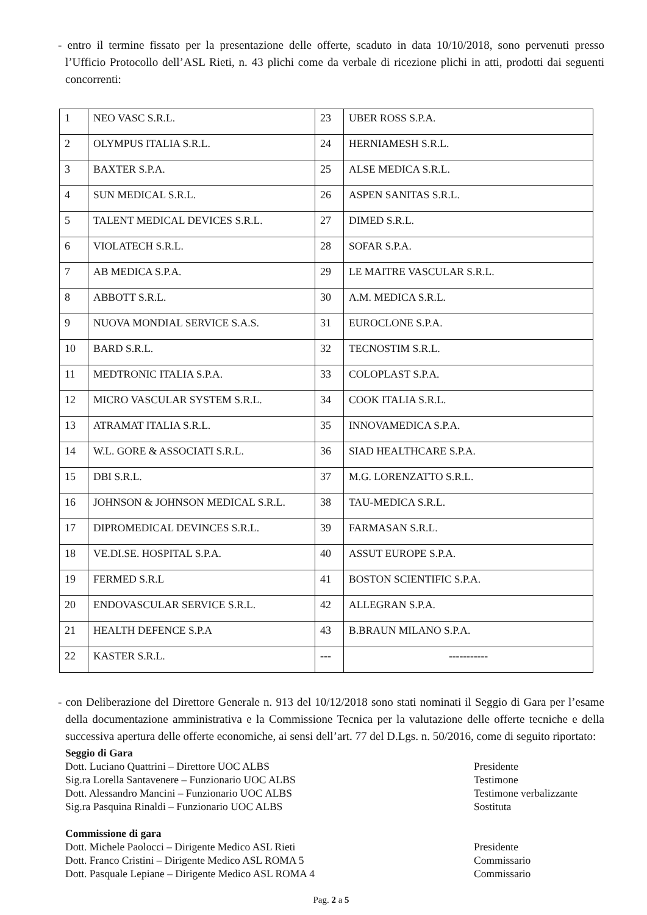- entro il termine fissato per la presentazione delle offerte, scaduto in data 10/10/2018, sono pervenuti presso l’Ufficio Protocollo dell’ASL Rieti, n. 43 plichi come da verbale di ricezione plichi in atti, prodotti dai seguenti concorrenti:
| 1 | NEO VASC S.R.L. | 23 | UBER ROSS S.P.A. |
| 2 | OLYMPUS ITALIA S.R.L. | 24 | HERNIAMESH S.R.L. |
| 3 | BAXTER S.P.A. | 25 | ALSE MEDICA S.R.L. |
| 4 | SUN MEDICAL S.R.L. | 26 | ASPEN SANITAS S.R.L. |
| 5 | TALENT MEDICAL DEVICES S.R.L. | 27 | DIMED S.R.L. |
| 6 | VIOLATECH S.R.L. | 28 | SOFAR S.P.A. |
| 7 | AB MEDICA S.P.A. | 29 | LE MAITRE VASCULAR S.R.L. |
| 8 | ABBOTT S.R.L. | 30 | A.M. MEDICA S.R.L. |
| 9 | NUOVA MONDIAL SERVICE S.A.S. | 31 | EUROCLONE S.P.A. |
| 10 | BARD S.R.L. | 32 | TECNOSTIM S.R.L. |
| 11 | MEDTRONIC ITALIA S.P.A. | 33 | COLOPLAST S.P.A. |
| 12 | MICRO VASCULAR SYSTEM S.R.L. | 34 | COOK ITALIA S.R.L. |
| 13 | ATRAMAT ITALIA S.R.L. | 35 | INNOVAMEDICA S.P.A. |
| 14 | W.L. GORE & ASSOCIATI S.R.L. | 36 | SIAD HEALTHCARE S.P.A. |
| 15 | DBI S.R.L. | 37 | M.G. LORENZATTO S.R.L. |
| 16 | JOHNSON & JOHNSON MEDICAL S.R.L. | 38 | TAU-MEDICA S.R.L. |
| 17 | DIPROMEDICAL DEVINCES S.R.L. | 39 | FARMASAN S.R.L. |
| 18 | VE.DI.SE. HOSPITAL S.P.A. | 40 | ASSUT EUROPE S.P.A. |
| 19 | FERMED S.R.L | 41 | BOSTON SCIENTIFIC S.P.A. |
| 20 | ENDOVASCULAR SERVICE S.R.L. | 42 | ALLEGRAN S.P.A. |
| 21 | HEALTH DEFENCE S.P.A | 43 | B.BRAUN MILANO S.P.A. |
| 22 | KASTER S.R.L. | --- | ----------- |
- con Deliberazione del Direttore Generale n. 913 del 10/12/2018 sono stati nominati il Seggio di Gara per l’esame della documentazione amministrativa e la Commissione Tecnica per la valutazione delle offerte tecniche e della successiva apertura delle offerte economiche, ai sensi dell’art. 77 del D.Lgs. n. 50/2016, come di seguito riportato:
Seggio di Gara
Dott. Luciano Quattrini – Direttore UOC ALBS Presidente
Sig.ra Lorella Santavenere – Funzionario UOC ALBS Testimone
Dott. Alessandro Mancini – Funzionario UOC ALBS Testimone verbalizzante
Sig.ra Pasquina Rinaldi – Funzionario UOC ALBS Sostituta
Commissione di gara
Dott. Michele Paolocci – Dirigente Medico ASL Rieti Presidente
Dott. Franco Cristini – Dirigente Medico ASL ROMA 5 Commissario
Dott. Pasquale Lepiane – Dirigente Medico ASL ROMA 4 Commissario
Pag. 2 a 5